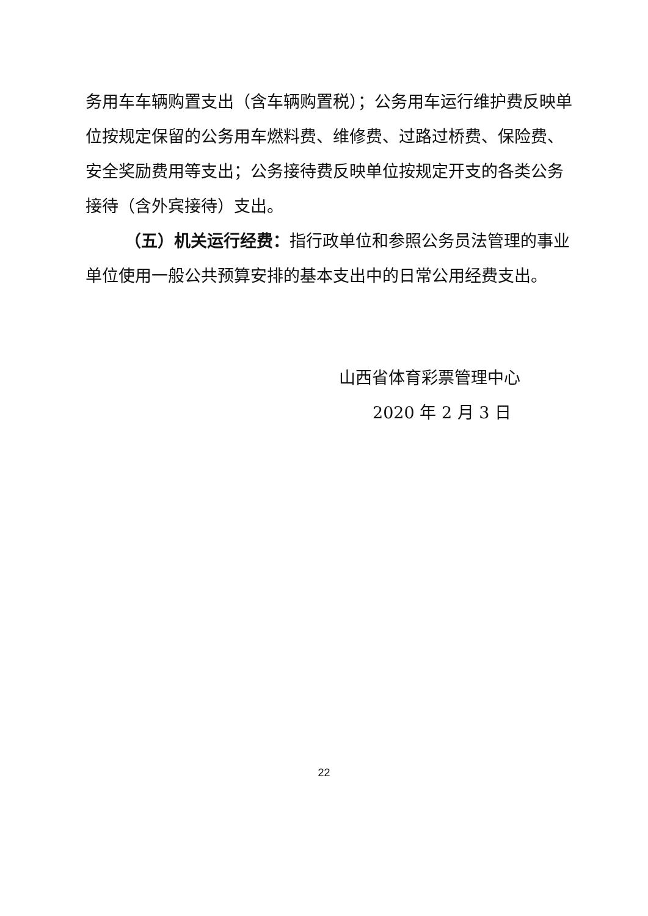务用车车辆购置支出（含车辆购置税）；公务用车运行维护费反映单位按规定保留的公务用车燃料费、维修费、过路过桥费、保险费、安全奖励费用等支出；公务接待费反映单位按规定开支的各类公务接待（含外宾接待）支出。
（五）机关运行经费：指行政单位和参照公务员法管理的事业单位使用一般公共预算安排的基本支出中的日常公用经费支出。
山西省体育彩票管理中心
2020 年 2 月 3 日
22